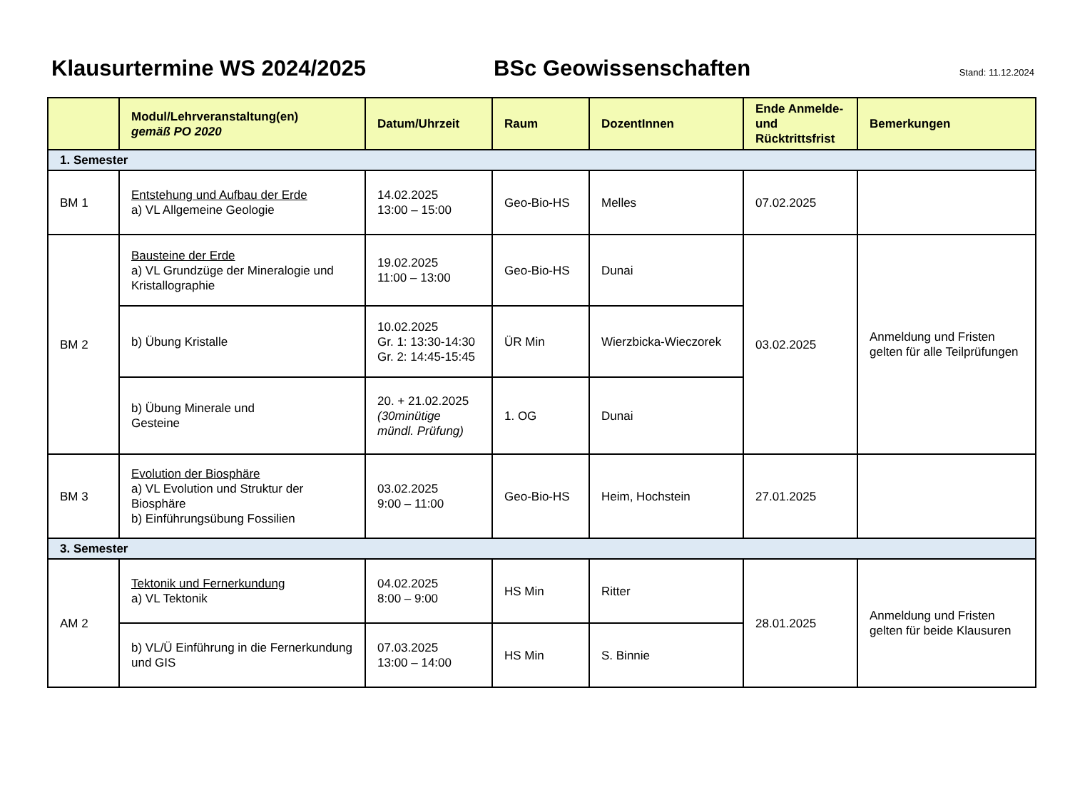Klausurtermine WS 2024/2025 BSc Geowissenschaften
Stand: 11.12.2024
| | Modul/Lehrveranstaltung(en) gemäß PO 2020 | Datum/Uhrzeit | Raum | DozentInnen | Ende Anmelde- und Rücktrittsfrist | Bemerkungen |
| --- | --- | --- | --- | --- | --- | --- |
| 1. Semester | | | | | | |
| BM 1 | Entstehung und Aufbau der Erde a) VL Allgemeine Geologie | 14.02.2025 13:00 – 15:00 | Geo-Bio-HS | Melles | 07.02.2025 | |
| BM 2 | Bausteine der Erde a) VL Grundzüge der Mineralogie und Kristallographie | 19.02.2025 11:00 – 13:00 | Geo-Bio-HS | Dunai | 03.02.2025 | Anmeldung und Fristen gelten für alle Teilprüfungen |
| | b) Übung Kristalle | 10.02.2025 Gr. 1: 13:30-14:30 Gr. 2: 14:45-15:45 | ÜR Min | Wierzbicka-Wieczorek | | |
| | b) Übung Minerale und Gesteine | 20. + 21.02.2025 (30minütige mündl. Prüfung) | 1. OG | Dunai | | |
| BM 3 | Evolution der Biosphäre a) VL Evolution und Struktur der Biosphäre b) Einführungsübung Fossilien | 03.02.2025 9:00 – 11:00 | Geo-Bio-HS | Heim, Hochstein | 27.01.2025 | |
| 3. Semester | | | | | | |
| AM 2 | Tektonik und Fernerkundung a) VL Tektonik | 04.02.2025 8:00 – 9:00 | HS Min | Ritter | 28.01.2025 | Anmeldung und Fristen gelten für beide Klausuren |
| | b) VL/Ü Einführung in die Fernerkundung und GIS | 07.03.2025 13:00 – 14:00 | HS Min | S. Binnie | | |